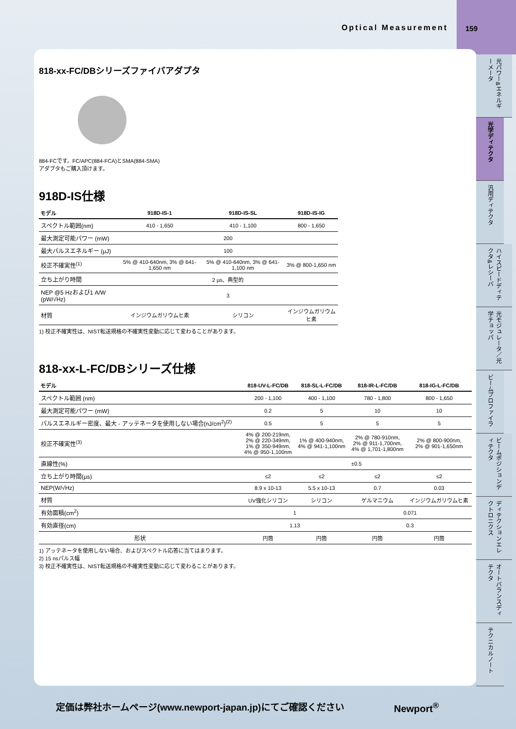Optical Measurement
159
818-xx-FC/DBシリーズファイバアダプタ
884-FCです。FC/APC(884-FCA)とSMA(884-SMA)
アダプタもご購入頂けます。
918D-IS仕様
| モデル | 918D-IS-1 | 918D-IS-SL | 918D-IS-IG |
| --- | --- | --- | --- |
| スペクトル範囲(nm) | 410 - 1,650 | 410 - 1,100 | 800 - 1,650 |
| 最大測定可能パワー (mW) | 200 | | |
| 最大パルスエネルギー (µJ) | 100 | | |
| 校正不確実性<sup>(1)</sup> | 5% @ 410-640nm, 3% @ 641-1,650 nm | 5% @ 410-640nm, 3% @ 641-1,100 nm | 3% @ 800-1,650 nm |
| 立ち上がり時間 | 2 µs、典型的 | | |
| NEP @5 Hzおよび1 A/W (pW/√Hz) | 3 | | |
| 材質 | インジウムガリウムヒ素 | シリコン | インジウムガリウムヒ素 |
1) 校正不確実性は、NIST転送規格の不確実性変動に応じて変わることがあります。
818-xx-L-FC/DBシリーズ仕様
| モデル | 818-UV-L-FC/DB | 818-SL-L-FC/DB | 818-IR-L-FC/DB | 818-IG-L-FC/DB |
| --- | --- | --- | --- | --- |
| スペクトル範囲 (nm) | 200 - 1,100 | 400 - 1,100 | 780 - 1,800 | 800 - 1,650 |
| 最大測定可能パワー (mW) | 0.2 | 5 | 10 | 10 |
| パルスエネルギー密度、最大 - アッテネータを使用しない場合(nJ/cm<sup>2</sup>)<sup>(2)</sup> | 0.5 | 5 | 5 | 5 |
| 校正不確実性<sup>(3)</sup> | 4% @ 200-219nm, 2% @ 220-349nm, 1% @ 350-949nm, 4% @ 950-1,100nm | 1% @ 400-940nm, 4% @ 941-1,100nm | 2% @ 780-910nm, 2% @ 911-1,700nm, 4% @ 1,701-1,800nm | 2% @ 800-900nm, 2% @ 901-1,650nm |
| 直線性(%) | ±0.5 | | | |
| 立ち上がり時間(µs) | ≤2 | ≤2 | ≤2 | ≤2 |
| NEP(W/√Hz) | 8.9 x 10-13 | 5.5 x 10-13 | 0.7 | 0.03 |
| 材質 | UV強化シリコン | シリコン | ゲルマニウム | インジウムガリウムヒ素 |
| 有効面積(cm<sup>2</sup>) | 1 | | 0.071 | |
| 有効直径(cm) | 1.13 | | 0.3 | |
| 形状 | 円筒 | 円筒 | 円筒 | 円筒 |
1) アッテネータを使用しない場合、およびスペクトル応答に当てはまります。
2) 15 nsパルス幅
3) 校正不確実性は、NIST転送規格の不確実性変動に応じて変わることがあります。
光パワー&エネルギーメータ
光学ディテクタ
汎用ディテクタ
ハイスピードディテクタ&レシーバ
光モジュレータ／光学チョッパ
ビームプロファイラ
ビームポジションディテクタ
ディテクションエレクトロニクス
オートバランスディテクタ
テクニカルノート
定価は弊社ホームページ(www.newport-japan.jp)にてご確認ください
Newport<sup>®</sup>